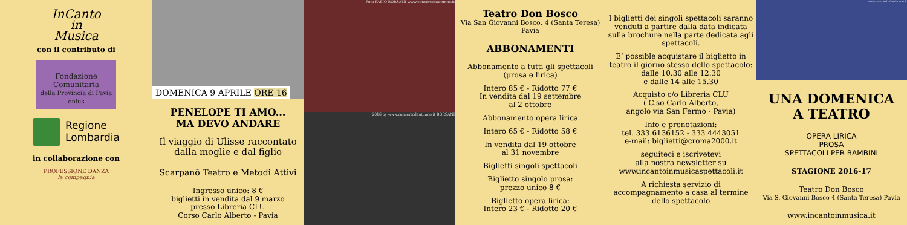InCanto
in
Musica
con il contributo di
Fondazione Comunitaria
della Provincia di Pavia onlus
Regione
Lombardia
in collaborazione con
PROFESSIONE DANZA
la compagnia
DOMENICA 9 APRILE ORE 16
PENELOPE TI AMO...
MA DEVO ANDARE
Il viaggio di Ulisse raccontato dalla moglie e dal figlio
Scarpanō Teatro e Metodi Attivi
Ingresso unico: 8 €
biglietti in vendita dal 9 marzo
presso Libreria CLU
Corso Carlo Alberto - Pavia
Foto FABIO BORSANI www.concertodautunno.it
2016 by www.concertodautunno.it BORSANI
Teatro Don Bosco
Via San Giovanni Bosco, 4 (Santa Teresa) Pavia
ABBONAMENTI
Abbonamento a tutti gli spettacoli
(prosa e lirica)
Intero 85 € - Ridotto 77 €
In vendita dal 19 settembre
al 2 ottobre
Abbonamento opera lirica
Intero 65 € - Ridotto 58 €
In vendita dal 19 ottobre
al 31 novembre
Biglietti singoli spettacoli
Biglietto singolo prosa:
prezzo unico 8 €
Biglietto opera lirica:
Intero 23 € - Ridotto 20 €
I biglietti dei singoli spettacoli saranno venduti a partire dalla data indicata sulla brochure nella parte dedicata agli spettacoli.
E’ possible acquistare il biglietto in teatro il giorno stesso dello spettacolo:
dalle 10.30 alle 12.30
e dalle 14 alle 15.30
Acquisto c/o Libreria CLU
( C.so Carlo Alberto,
angolo via San Fermo - Pavia)
Info e prenotazioni:
tel. 333 6136152 - 333 4443051
e-mail: biglietti@croma2000.it
seguiteci e iscrivetevi
alla nostra newsletter su
www.incantoinmusicaspettacoli.it
A richiesta servizio di accompagnamento a casa al termine dello spettacolo
www.concertodautunno.it
UNA DOMENICA
A TEATRO
OPERA LIRICA
PROSA
SPETTACOLI PER BAMBINI
STAGIONE 2016-17
Teatro Don Bosco
Via S. Giovanni Bosco 4 (Santa Teresa) Pavia
www.incantoinmusica.it